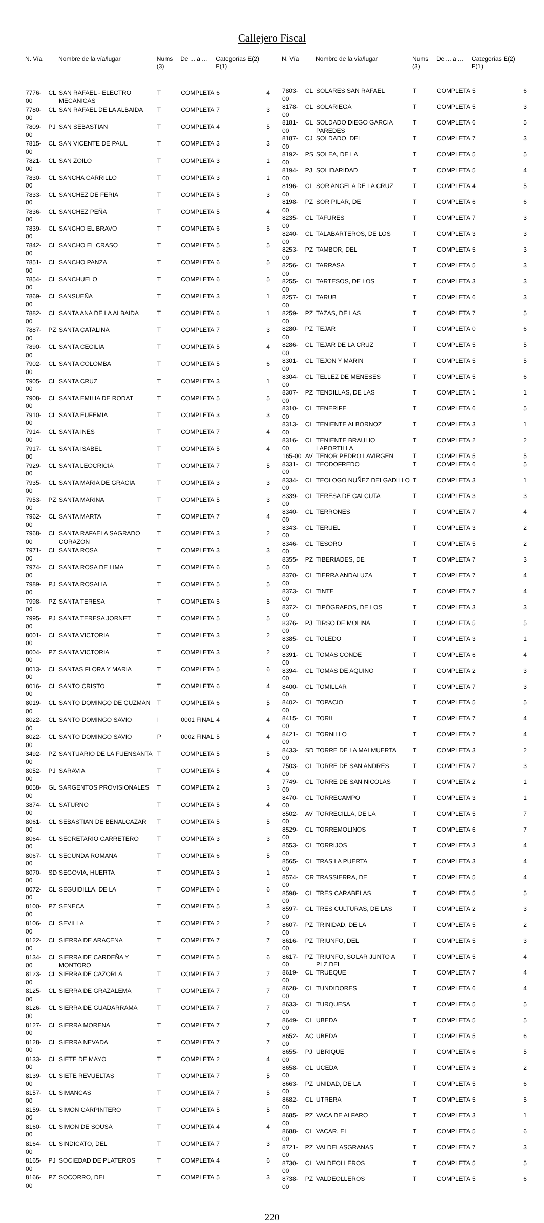Callejero Fiscal
| N. Vía | | Nombre de la vía/lugar | Nums (3) | De ... a ... | Categorías E(2) F(1) | |
| --- | --- | --- | --- | --- | --- | --- |
| 7776-00 | CL | SAN RAFAEL - ELECTRO MECANICAS | T | COMPLETA | 6 | 4 |
| 7780-00 | CL | SAN RAFAEL DE LA ALBAIDA | T | COMPLETA | 7 | 3 |
| 7809-00 | PJ | SAN SEBASTIAN | T | COMPLETA | 4 | 5 |
| 7815-00 | CL | SAN VICENTE DE PAUL | T | COMPLETA | 3 | 3 |
| 7821-00 | CL | SAN ZOILO | T | COMPLETA | 3 | 1 |
| 7830-00 | CL | SANCHA CARRILLO | T | COMPLETA | 3 | 1 |
| 7833-00 | CL | SANCHEZ DE FERIA | T | COMPLETA | 5 | 3 |
| 7836-00 | CL | SANCHEZ PEÑA | T | COMPLETA | 5 | 4 |
| 7839-00 | CL | SANCHO EL BRAVO | T | COMPLETA | 6 | 5 |
| 7842-00 | CL | SANCHO EL CRASO | T | COMPLETA | 5 | 5 |
| 7851-00 | CL | SANCHO PANZA | T | COMPLETA | 6 | 5 |
| 7854-00 | CL | SANCHUELO | T | COMPLETA | 6 | 5 |
| 7869-00 | CL | SANSUEÑA | T | COMPLETA | 3 | 1 |
| 7882-00 | CL | SANTA ANA DE LA ALBAIDA | T | COMPLETA | 6 | 1 |
| 7887-00 | PZ | SANTA CATALINA | T | COMPLETA | 7 | 3 |
| 7890-00 | CL | SANTA CECILIA | T | COMPLETA | 5 | 4 |
| 7902-00 | CL | SANTA COLOMBA | T | COMPLETA | 5 | 6 |
| 7905-00 | CL | SANTA CRUZ | T | COMPLETA | 3 | 1 |
| 7908-00 | CL | SANTA EMILIA DE RODAT | T | COMPLETA | 5 | 5 |
| 7910-00 | CL | SANTA EUFEMIA | T | COMPLETA | 3 | 3 |
| 7914-00 | CL | SANTA INES | T | COMPLETA | 7 | 4 |
| 7917-00 | CL | SANTA ISABEL | T | COMPLETA | 5 | 4 |
| 7929-00 | CL | SANTA LEOCRICIA | T | COMPLETA | 7 | 5 |
| 7935-00 | CL | SANTA MARIA DE GRACIA | T | COMPLETA | 3 | 3 |
| 7953-00 | PZ | SANTA MARINA | T | COMPLETA | 5 | 3 |
| 7962-00 | CL | SANTA MARTA | T | COMPLETA | 7 | 4 |
| 7968-00 | CL | SANTA RAFAELA SAGRADO CORAZON | T | COMPLETA | 3 | 2 |
| 7971-00 | CL | SANTA ROSA | T | COMPLETA | 3 | 3 |
| 7974-00 | CL | SANTA ROSA DE LIMA | T | COMPLETA | 6 | 5 |
| 7989-00 | PJ | SANTA ROSALIA | T | COMPLETA | 5 | 5 |
| 7998-00 | PZ | SANTA TERESA | T | COMPLETA | 5 | 5 |
| 7995-00 | PJ | SANTA TERESA JORNET | T | COMPLETA | 5 | 5 |
| 8001-00 | CL | SANTA VICTORIA | T | COMPLETA | 3 | 2 |
| 8004-00 | PZ | SANTA VICTORIA | T | COMPLETA | 3 | 2 |
| 8013-00 | CL | SANTAS FLORA Y MARIA | T | COMPLETA | 5 | 6 |
| 8016-00 | CL | SANTO CRISTO | T | COMPLETA | 6 | 4 |
| 8019-00 | CL | SANTO DOMINGO DE GUZMAN | T | COMPLETA | 6 | 5 |
| 8022-00 | CL | SANTO DOMINGO SAVIO | I | 0001 FINAL | 4 | 4 |
| 8022-00 | CL | SANTO DOMINGO SAVIO | P | 0002 FINAL | 5 | 4 |
| 3492-00 | PZ | SANTUARIO DE LA FUENSANTA | T | COMPLETA | 5 | 5 |
| 8052-00 | PJ | SARAVIA | T | COMPLETA | 5 | 4 |
| 8058-00 | GL | SARGENTOS PROVISIONALES | T | COMPLETA | 2 | 3 |
| 3874-00 | CL | SATURNO | T | COMPLETA | 5 | 4 |
| 8061-00 | CL | SEBASTIAN DE BENALCAZAR | T | COMPLETA | 5 | 5 |
| 8064-00 | CL | SECRETARIO CARRETERO | T | COMPLETA | 3 | 3 |
| 8067-00 | CL | SECUNDA ROMANA | T | COMPLETA | 6 | 5 |
| 8070-00 | SD | SEGOVIA, HUERTA | T | COMPLETA | 3 | 1 |
| 8072-00 | CL | SEGUIDILLA, DE LA | T | COMPLETA | 6 | 6 |
| 8100-00 | PZ | SENECA | T | COMPLETA | 5 | 3 |
| 8106-00 | CL | SEVILLA | T | COMPLETA | 2 | 2 |
| 8122-00 | CL | SIERRA DE ARACENA | T | COMPLETA | 7 | 7 |
| 8134-00 | CL | SIERRA DE CARDEÑA Y MONTORO | T | COMPLETA | 5 | 6 |
| 8123-00 | CL | SIERRA DE CAZORLA | T | COMPLETA | 7 | 7 |
| 8125-00 | CL | SIERRA DE GRAZALEMA | T | COMPLETA | 7 | 7 |
| 8126-00 | CL | SIERRA DE GUADARRAMA | T | COMPLETA | 7 | 7 |
| 8127-00 | CL | SIERRA MORENA | T | COMPLETA | 7 | 7 |
| 8128-00 | CL | SIERRA NEVADA | T | COMPLETA | 7 | 7 |
| 8133-00 | CL | SIETE DE MAYO | T | COMPLETA | 2 | 4 |
| 8139-00 | CL | SIETE REVUELTAS | T | COMPLETA | 7 | 5 |
| 8157-00 | CL | SIMANCAS | T | COMPLETA | 7 | 5 |
| 8159-00 | CL | SIMON CARPINTERO | T | COMPLETA | 5 | 5 |
| 8160-00 | CL | SIMON DE SOUSA | T | COMPLETA | 4 | 4 |
| 8164-00 | CL | SINDICATO, DEL | T | COMPLETA | 7 | 3 |
| 8165-00 | PJ | SOCIEDAD DE PLATEROS | T | COMPLETA | 4 | 6 |
| 8166-00 | PZ | SOCORRO, DEL | T | COMPLETA | 5 | 3 |
| N. Vía | | Nombre de la vía/lugar | Nums (3) | De ... a ... | Categorías E(2) F(1) | |
| --- | --- | --- | --- | --- | --- | --- |
| 7803-00 | CL | SOLARES SAN RAFAEL | T | COMPLETA | 5 | 6 |
| 8178-00 | CL | SOLARIEGA | T | COMPLETA | 5 | 3 |
| 8181-00 | CL | SOLDADO DIEGO GARCIA PAREDES | T | COMPLETA | 6 | 5 |
| 8187-00 | CJ | SOLDADO, DEL | T | COMPLETA | 7 | 3 |
| 8192-00 | PS | SOLEA, DE LA | T | COMPLETA | 5 | 5 |
| 8194-00 | PJ | SOLIDARIDAD | T | COMPLETA | 5 | 4 |
| 8196-00 | CL | SOR ANGELA DE LA CRUZ | T | COMPLETA | 4 | 5 |
| 8198-00 | PZ | SOR PILAR, DE | T | COMPLETA | 6 | 6 |
| 8235-00 | CL | TAFURES | T | COMPLETA | 7 | 3 |
| 8240-00 | CL | TALABARTEROS, DE LOS | T | COMPLETA | 3 | 3 |
| 8253-00 | PZ | TAMBOR, DEL | T | COMPLETA | 5 | 3 |
| 8256-00 | CL | TARRASA | T | COMPLETA | 5 | 3 |
| 8255-00 | CL | TARTESOS, DE LOS | T | COMPLETA | 3 | 3 |
| 8257-00 | CL | TARUB | T | COMPLETA | 6 | 3 |
| 8259-00 | PZ | TAZAS, DE LAS | T | COMPLETA | 7 | 5 |
| 8280-00 | PZ | TEJAR | T | COMPLETA | 0 | 6 |
| 8286-00 | CL | TEJAR DE LA CRUZ | T | COMPLETA | 5 | 5 |
| 8301-00 | CL | TEJON Y MARIN | T | COMPLETA | 5 | 5 |
| 8304-00 | CL | TELLEZ DE MENESES | T | COMPLETA | 5 | 6 |
| 8307-00 | PZ | TENDILLAS, DE LAS | T | COMPLETA | 1 | 1 |
| 8310-00 | CL | TENERIFE | T | COMPLETA | 6 | 5 |
| 8313-00 | CL | TENIENTE ALBORNOZ | T | COMPLETA | 3 | 1 |
| 8316-00 | CL | TENIENTE BRAULIO LAPORTILLA | T | COMPLETA | 2 | 2 |
| 165-00 | AV | TENOR PEDRO LAVIRGEN | T | COMPLETA | 5 | 5 |
| 8331-00 | CL | TEODOFREDO | T | COMPLETA | 6 | 5 |
| 8334-00 | CL | TEOLOGO NUÑEZ DELGADILLO | T | COMPLETA | 3 | 1 |
| 8339-00 | CL | TERESA DE CALCUTA | T | COMPLETA | 3 | 3 |
| 8340-00 | CL | TERRONES | T | COMPLETA | 7 | 4 |
| 8343-00 | CL | TERUEL | T | COMPLETA | 3 | 2 |
| 8346-00 | CL | TESORO | T | COMPLETA | 5 | 2 |
| 8355-00 | PZ | TIBERIADES, DE | T | COMPLETA | 7 | 3 |
| 8370-00 | CL | TIERRA ANDALUZA | T | COMPLETA | 7 | 4 |
| 8373-00 | CL | TINTE | T | COMPLETA | 7 | 4 |
| 8372-00 | CL | TIPÓGRAFOS, DE LOS | T | COMPLETA | 3 | 3 |
| 8376-00 | PJ | TIRSO DE MOLINA | T | COMPLETA | 5 | 5 |
| 8385-00 | CL | TOLEDO | T | COMPLETA | 3 | 1 |
| 8391-00 | CL | TOMAS CONDE | T | COMPLETA | 6 | 4 |
| 8394-00 | CL | TOMAS DE AQUINO | T | COMPLETA | 2 | 3 |
| 8400-00 | CL | TOMILLAR | T | COMPLETA | 7 | 3 |
| 8402-00 | CL | TOPACIO | T | COMPLETA | 5 | 5 |
| 8415-00 | CL | TORIL | T | COMPLETA | 7 | 4 |
| 8421-00 | CL | TORNILLO | T | COMPLETA | 7 | 4 |
| 8433-00 | SD | TORRE DE LA MALMUERTA | T | COMPLETA | 3 | 2 |
| 7503-00 | CL | TORRE DE SAN ANDRES | T | COMPLETA | 7 | 3 |
| 7749-00 | CL | TORRE DE SAN NICOLAS | T | COMPLETA | 2 | 1 |
| 8470-00 | CL | TORRECAMPO | T | COMPLETA | 3 | 1 |
| 8502-00 | AV | TORRECILLA, DE LA | T | COMPLETA | 5 | 7 |
| 8529-00 | CL | TORREMOLINOS | T | COMPLETA | 6 | 7 |
| 8553-00 | CL | TORRIJOS | T | COMPLETA | 3 | 4 |
| 8565-00 | CL | TRAS LA PUERTA | T | COMPLETA | 3 | 4 |
| 8574-00 | CR | TRASSIERRA, DE | T | COMPLETA | 5 | 4 |
| 8598-00 | CL | TRES CARABELAS | T | COMPLETA | 5 | 5 |
| 8597-00 | GL | TRES CULTURAS, DE LAS | T | COMPLETA | 2 | 3 |
| 8607-00 | PZ | TRINIDAD, DE LA | T | COMPLETA | 5 | 2 |
| 8616-00 | PZ | TRIUNFO, DEL | T | COMPLETA | 5 | 3 |
| 8617-00 | PZ | TRIUNFO, SOLAR JUNTO A PLZ.DEL | T | COMPLETA | 5 | 4 |
| 8619-00 | CL | TRUEQUE | T | COMPLETA | 7 | 4 |
| 8628-00 | CL | TUNDIDORES | T | COMPLETA | 6 | 4 |
| 8633-00 | CL | TURQUESA | T | COMPLETA | 5 | 5 |
| 8649-00 | CL | UBEDA | T | COMPLETA | 5 | 5 |
| 8652-00 | AC | UBEDA | T | COMPLETA | 5 | 6 |
| 8655-00 | PJ | UBRIQUE | T | COMPLETA | 6 | 5 |
| 8658-00 | CL | UCEDA | T | COMPLETA | 3 | 2 |
| 8663-00 | PZ | UNIDAD, DE LA | T | COMPLETA | 5 | 6 |
| 8682-00 | CL | UTRERA | T | COMPLETA | 5 | 5 |
| 8685-00 | PZ | VACA DE ALFARO | T | COMPLETA | 3 | 1 |
| 8688-00 | CL | VACAR, EL | T | COMPLETA | 5 | 6 |
| 8721-00 | PZ | VALDELASGRANAS | T | COMPLETA | 7 | 3 |
| 8730-00 | CL | VALDEOLLEROS | T | COMPLETA | 5 | 5 |
| 8738-00 | PZ | VALDEOLLEROS | T | COMPLETA | 5 | 6 |
220